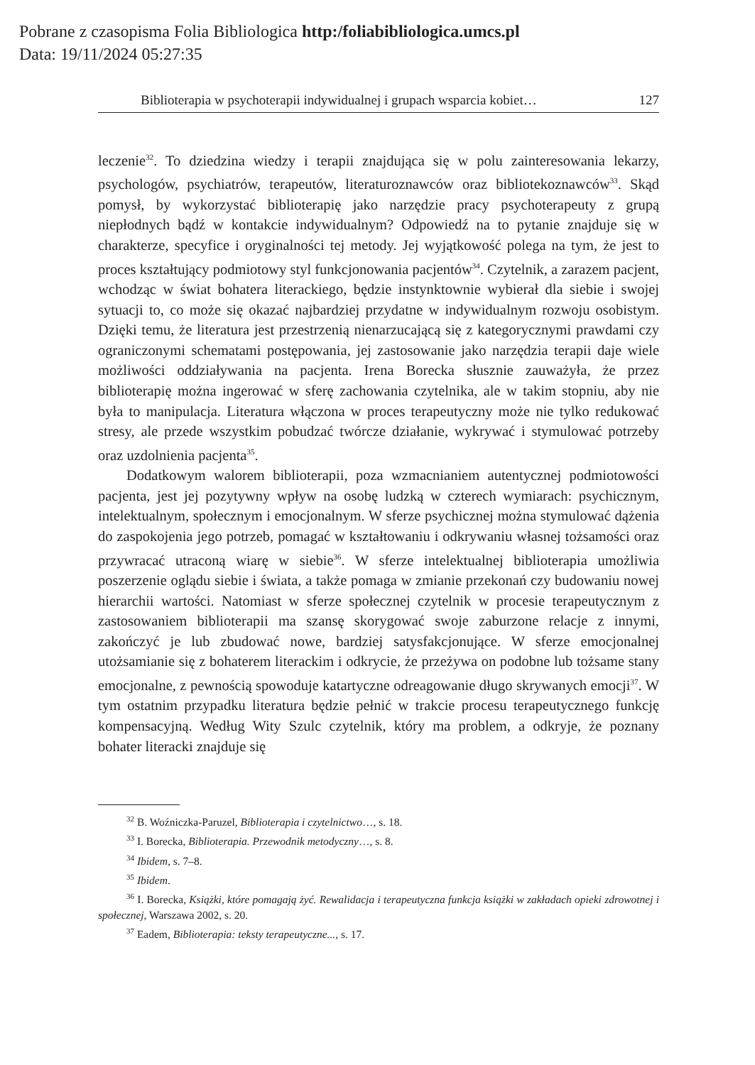Pobrane z czasopisma Folia Bibliologica http:/foliabibliologica.umcs.pl
Data: 19/11/2024 05:27:35
Biblioterapia w psychoterapii indywidualnej i grupach wsparcia kobiet… 127
leczenie<sup>32</sup>. To dziedzina wiedzy i terapii znajdująca się w polu zainteresowania lekarzy, psychologów, psychiatrów, terapeutów, literaturoznawców oraz bibliotekoznawców<sup>33</sup>. Skąd pomysł, by wykorzystać biblioterapię jako narzędzie pracy psychoterapeuty z grupą niepłodnych bądź w kontakcie indywidualnym? Odpowiedź na to pytanie znajduje się w charakterze, specyfice i oryginalności tej metody. Jej wyjątkowość polega na tym, że jest to proces kształtujący podmiotowy styl funkcjonowania pacjentów<sup>34</sup>. Czytelnik, a zarazem pacjent, wchodząc w świat bohatera literackiego, będzie instynktownie wybierał dla siebie i swojej sytuacji to, co może się okazać najbardziej przydatne w indywidualnym rozwoju osobistym. Dzięki temu, że literatura jest przestrzenią nienarzucającą się z kategorycznymi prawdami czy ograniczonymi schematami postępowania, jej zastosowanie jako narzędzia terapii daje wiele możliwości oddziaływania na pacjenta. Irena Borecka słusznie zauważyła, że przez biblioterapię można ingerować w sferę zachowania czytelnika, ale w takim stopniu, aby nie była to manipulacja. Literatura włączona w proces terapeutyczny może nie tylko redukować stresy, ale przede wszystkim pobudzać twórcze działanie, wykrywać i stymulować potrzeby oraz uzdolnienia pacjenta<sup>35</sup>.
Dodatkowym walorem biblioterapii, poza wzmacnianiem autentycznej podmiotowości pacjenta, jest jej pozytywny wpływ na osobę ludzką w czterech wymiarach: psychicznym, intelektualnym, społecznym i emocjonalnym. W sferze psychicznej można stymulować dążenia do zaspokojenia jego potrzeb, pomagać w kształtowaniu i odkrywaniu własnej tożsamości oraz przywracać utraconą wiarę w siebie<sup>36</sup>. W sferze intelektualnej biblioterapia umożliwia poszerzenie oglądu siebie i świata, a także pomaga w zmianie przekonań czy budowaniu nowej hierarchii wartości. Natomiast w sferze społecznej czytelnik w procesie terapeutycznym z zastosowaniem biblioterapii ma szansę skorygować swoje zaburzone relacje z innymi, zakończyć je lub zbudować nowe, bardziej satysfakcjonujące. W sferze emocjonalnej utożsamianie się z bohaterem literackim i odkrycie, że przeżywa on podobne lub tożsame stany emocjonalne, z pewnością spowoduje katartyczne odreagowanie długo skrywanych emocji<sup>37</sup>. W tym ostatnim przypadku literatura będzie pełnić w trakcie procesu terapeutycznego funkcję kompensacyjną. Według Wity Szulc czytelnik, który ma problem, a odkryje, że poznany bohater literacki znajduje się
<sup>32</sup> B. Woźniczka-Paruzel, Biblioterapia i czytelnictwo…, s. 18.
<sup>33</sup> I. Borecka, Biblioterapia. Przewodnik metodyczny…, s. 8.
<sup>34</sup> Ibidem, s. 7–8.
<sup>35</sup> Ibidem.
<sup>36</sup> I. Borecka, Książki, które pomagają żyć. Rewalidacja i terapeutyczna funkcja książki w zakładach opieki zdrowotnej i społecznej, Warszawa 2002, s. 20.
<sup>37</sup> Eadem, Biblioterapia: teksty terapeutyczne..., s. 17.